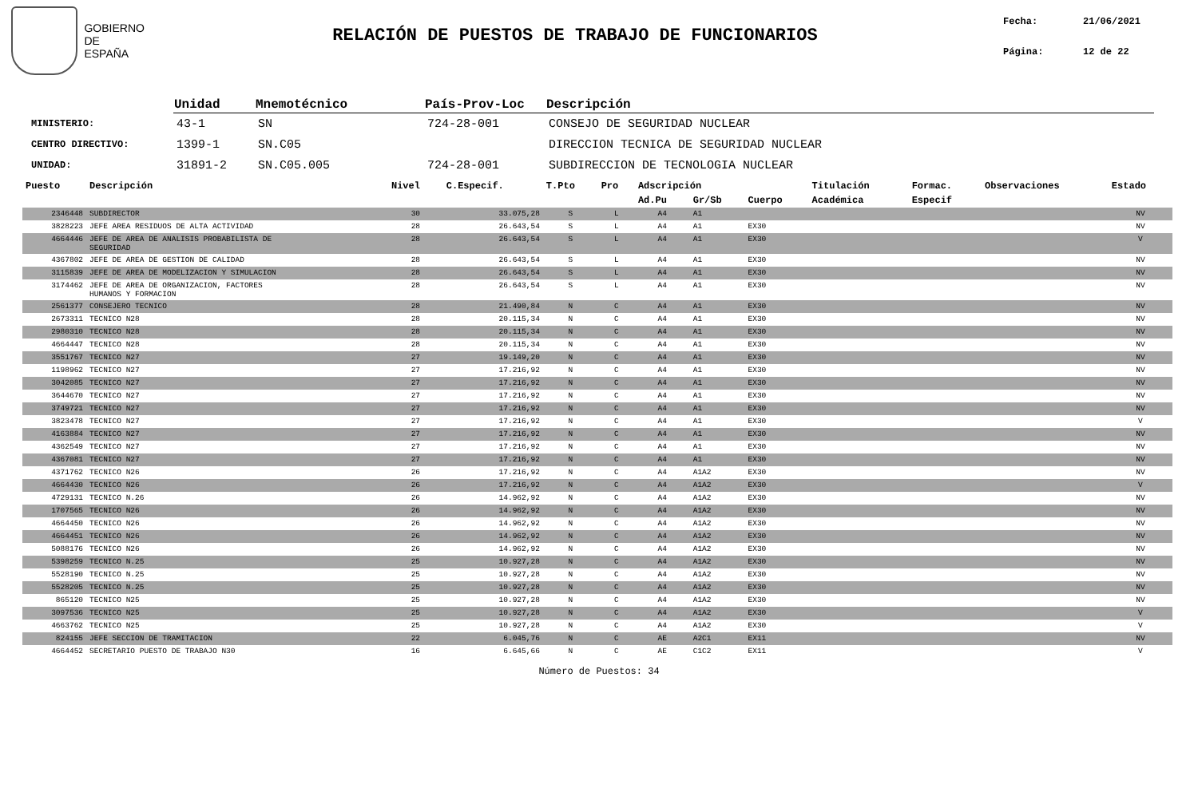GOBIERNO
DE ESPAÑA
RELACIÓN DE PUESTOS DE TRABAJO DE FUNCIONARIOS
Fecha: 21/06/2021
Página: 12 de 22
| | Unidad | Mnemotécnico | País-Prov-Loc | Descripción |
| --- | --- | --- | --- | --- |
| MINISTERIO: | 43-1 | SN | 724-28-001 | CONSEJO DE SEGURIDAD NUCLEAR |
| CENTRO DIRECTIVO: | 1399-1 | SN.C05 | | DIRECCION TECNICA DE SEGURIDAD NUCLEAR |
| UNIDAD: | 31891-2 | SN.C05.005 | 724-28-001 | SUBDIRECCION DE TECNOLOGIA NUCLEAR |
| Puesto | Descripción | Nivel | C.Especif. | T.Pto | Pro | Adscripción | | | Titulación | Formac. | Observaciones | Estado |
| --- | --- | --- | --- | --- | --- | --- | --- | --- | --- | --- | --- | --- |
| | | | | | | Ad.Pu | Gr/Sb | Cuerpo | Académica | Especif | | |
| 2346448 | SUBDIRECTOR | 30 | 33.075,28 | S | L | A4 | A1 | | | | | NV |
| 3828223 | JEFE AREA RESIDUOS DE ALTA ACTIVIDAD | 28 | 26.643,54 | S | L | A4 | A1 | EX30 | | | | NV |
| 4664446 | JEFE DE AREA DE ANALISIS PROBABILISTA DE SEGURIDAD | 28 | 26.643,54 | S | L | A4 | A1 | EX30 | | | | V |
| 4367802 | JEFE DE AREA DE GESTION DE CALIDAD | 28 | 26.643,54 | S | L | A4 | A1 | EX30 | | | | NV |
| 3115839 | JEFE DE AREA DE MODELIZACION Y SIMULACION | 28 | 26.643,54 | S | L | A4 | A1 | EX30 | | | | NV |
| 3174462 | JEFE DE AREA DE ORGANIZACION, FACTORES HUMANOS Y FORMACION | 28 | 26.643,54 | S | L | A4 | A1 | EX30 | | | | NV |
| 2561377 | CONSEJERO TECNICO | 28 | 21.490,84 | N | C | A4 | A1 | EX30 | | | | NV |
| 2673311 | TECNICO N28 | 28 | 20.115,34 | N | C | A4 | A1 | EX30 | | | | NV |
| 2980310 | TECNICO N28 | 28 | 20.115,34 | N | C | A4 | A1 | EX30 | | | | NV |
| 4664447 | TECNICO N28 | 28 | 20.115,34 | N | C | A4 | A1 | EX30 | | | | NV |
| 3551767 | TECNICO N27 | 27 | 19.149,20 | N | C | A4 | A1 | EX30 | | | | NV |
| 1198962 | TECNICO N27 | 27 | 17.216,92 | N | C | A4 | A1 | EX30 | | | | NV |
| 3042085 | TECNICO N27 | 27 | 17.216,92 | N | C | A4 | A1 | EX30 | | | | NV |
| 3644670 | TECNICO N27 | 27 | 17.216,92 | N | C | A4 | A1 | EX30 | | | | NV |
| 3749721 | TECNICO N27 | 27 | 17.216,92 | N | C | A4 | A1 | EX30 | | | | NV |
| 3823478 | TECNICO N27 | 27 | 17.216,92 | N | C | A4 | A1 | EX30 | | | | V |
| 4163884 | TECNICO N27 | 27 | 17.216,92 | N | C | A4 | A1 | EX30 | | | | NV |
| 4362549 | TECNICO N27 | 27 | 17.216,92 | N | C | A4 | A1 | EX30 | | | | NV |
| 4367081 | TECNICO N27 | 27 | 17.216,92 | N | C | A4 | A1 | EX30 | | | | NV |
| 4371762 | TECNICO N26 | 26 | 17.216,92 | N | C | A4 | A1A2 | EX30 | | | | NV |
| 4664430 | TECNICO N26 | 26 | 17.216,92 | N | C | A4 | A1A2 | EX30 | | | | V |
| 4729131 | TECNICO N.26 | 26 | 14.962,92 | N | C | A4 | A1A2 | EX30 | | | | NV |
| 1707565 | TECNICO N26 | 26 | 14.962,92 | N | C | A4 | A1A2 | EX30 | | | | NV |
| 4664450 | TECNICO N26 | 26 | 14.962,92 | N | C | A4 | A1A2 | EX30 | | | | NV |
| 4664451 | TECNICO N26 | 26 | 14.962,92 | N | C | A4 | A1A2 | EX30 | | | | NV |
| 5088176 | TECNICO N26 | 26 | 14.962,92 | N | C | A4 | A1A2 | EX30 | | | | NV |
| 5398259 | TECNICO N.25 | 25 | 10.927,28 | N | C | A4 | A1A2 | EX30 | | | | NV |
| 5528190 | TECNICO N.25 | 25 | 10.927,28 | N | C | A4 | A1A2 | EX30 | | | | NV |
| 5528205 | TECNICO N.25 | 25 | 10.927,28 | N | C | A4 | A1A2 | EX30 | | | | NV |
| 865120 | TECNICO N25 | 25 | 10.927,28 | N | C | A4 | A1A2 | EX30 | | | | NV |
| 3097536 | TECNICO N25 | 25 | 10.927,28 | N | C | A4 | A1A2 | EX30 | | | | V |
| 4663762 | TECNICO N25 | 25 | 10.927,28 | N | C | A4 | A1A2 | EX30 | | | | V |
| 824155 | JEFE SECCION DE TRAMITACION | 22 | 6.045,76 | N | C | AE | A2C1 | EX11 | | | | NV |
| 4664452 | SECRETARIO PUESTO DE TRABAJO N30 | 16 | 6.645,66 | N | C | AE | C1C2 | EX11 | | | | V |
Número de Puestos: 34